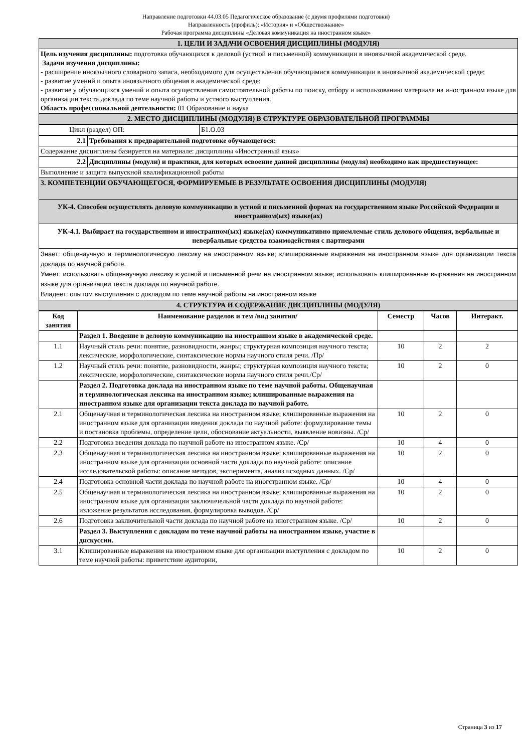Направление подготовки 44.03.05 Педагогическое образование (с двумя профилями подготовки)
Направленность (профиль): «История» и «Обществознание»
Рабочая программа дисциплины «Деловая коммуникация на иностранном языке»
| 1. ЦЕЛИ И ЗАДАЧИ ОСВОЕНИЯ ДИСЦИПЛИНЫ (МОДУЛЯ) |
| Цель изучения дисциплины: подготовка обучающихся к деловой (устной и письменной) коммуникации в иноязычной академической среде. Задачи изучения дисциплины: - расширение иноязычного словарного запаса, необходимого для осуществления обучающимися коммуникации в иноязычной академической среде; - развитие умений и опыта иноязычного общения в академической среде; - развитие у обучающихся умений и опыта осуществления самостоятельной работы по поиску, отбору и использованию материала на иностранном языке для организации текста доклада по теме научной работы и устного выступления. Область профессиональной деятельности: 01 Образование и наука |
| 2. МЕСТО ДИСЦИПЛИНЫ (МОДУЛЯ) В СТРУКТУРЕ ОБРАЗОВАТЕЛЬНОЙ ПРОГРАММЫ |
| Цикл (раздел) ОП: | Б1.О.03 |
| 2.1 | Требования к предварительной подготовке обучающегося: |
| Содержание дисциплины базируется на материале: дисциплины «Иностранный язык» | |
| 2.2 | Дисциплины (модули) и практики, для которых освоение данной дисциплины (модуля) необходимо как предшествующее: |
| Выполнение и защита выпускной квалификационной работы | |
| 3. КОМПЕТЕНЦИИ ОБУЧАЮЩЕГОСЯ, ФОРМИРУЕМЫЕ В РЕЗУЛЬТАТЕ ОСВОЕНИЯ ДИСЦИПЛИНЫ (МОДУЛЯ) | |
| УК-4. Способен осуществлять деловую коммуникацию в устной и письменной формах на государственном языке Российской Федерации и иностранном(ых) языке(ах) | |
| УК-4.1. Выбирает на государственном и иностранном(ых) языке(ах) коммуникативно приемлемые стиль делового общения, вербальные и невербальные средства взаимодействия с партнерами | |
| Знает: общенаучную и терминологическую лексику на иностранном языке; клишированные выражения на иностранном языке для организации текста доклада по научной работе. Умеет: использовать общенаучную лексику в устной и письменной речи на иностранном языке; использовать клишированные выражения на иностранном языке для организации текста доклада по научной работе. Владеет: опытом выступления с докладом по теме научной работы на иностранном языке | |
| 4. СТРУКТУРА И СОДЕРЖАНИЕ ДИСЦИПЛИНЫ (МОДУЛЯ) | |
| Код занятия | Наименование разделов и тем /вид занятия/ | Семестр | Часов | Интеракт. |
| --- | --- | --- | --- | --- |
| | Раздел 1. Введение в деловую коммуникацию на иностранном языке в академической среде. | | | |
| 1.1 | Научный стиль речи: понятие, разновидности, жанры; структурная композиция научного текста; лексические, морфологические, синтаксические нормы научного стиля речи. /Пр/ | 10 | 2 | 2 |
| 1.2 | Научный стиль речи: понятие, разновидности, жанры; структурная композиция научного текста; лексические, морфологические, синтаксические нормы научного стиля речи./Ср/ | 10 | 2 | 0 |
| | Раздел 2. Подготовка доклада на иностранном языке по теме научной работы. Общенаучная и терминологическая лексика на иностранном языке; клишированные выражения на иностранном языке для организации текста доклада по научной работе. | | | |
| 2.1 | Общенаучная и терминологическая лексика на иностранном языке; клишированные выражения на иностранном языке для организации введения доклада по научной работе: формулирование темы и постановка проблемы, определение цели, обоснование актуальности, выявление новизны. /Ср/ | 10 | 2 | 0 |
| 2.2 | Подготовка введения доклада по научной работе на иностранном языке. /Ср/ | 10 | 4 | 0 |
| 2.3 | Общенаучная и терминологическая лексика на иностранном языке; клишированные выражения на иностранном языке для организации основной части доклада по научной работе: описание исследовательской работы: описание методов, эксперимента, анализ исходных данных. /Ср/ | 10 | 2 | 0 |
| 2.4 | Подготовка основной части доклада по научной работе на иногстранном языке. /Ср/ | 10 | 4 | 0 |
| 2.5 | Общенаучная и терминологическая лексика на иностранном языке; клишированные выражения на иностранном языке для организации заключичельной части доклада по научной работе: изложение результатов исследования, формулировка выводов. /Ср/ | 10 | 2 | 0 |
| 2.6 | Подготовка заключительной части доклада по научной работе на иногстранном языке. /Ср/ | 10 | 2 | 0 |
| | Раздел 3. Выступления с докладом по теме научной работы на иностранном языке, участие в дискуссии. | | | |
| 3.1 | Клишированные выражения на иностранном языке для организации выступления с докладом по теме научной работы: приветствие аудитории, | 10 | 2 | 0 |
Страница 3 из 17